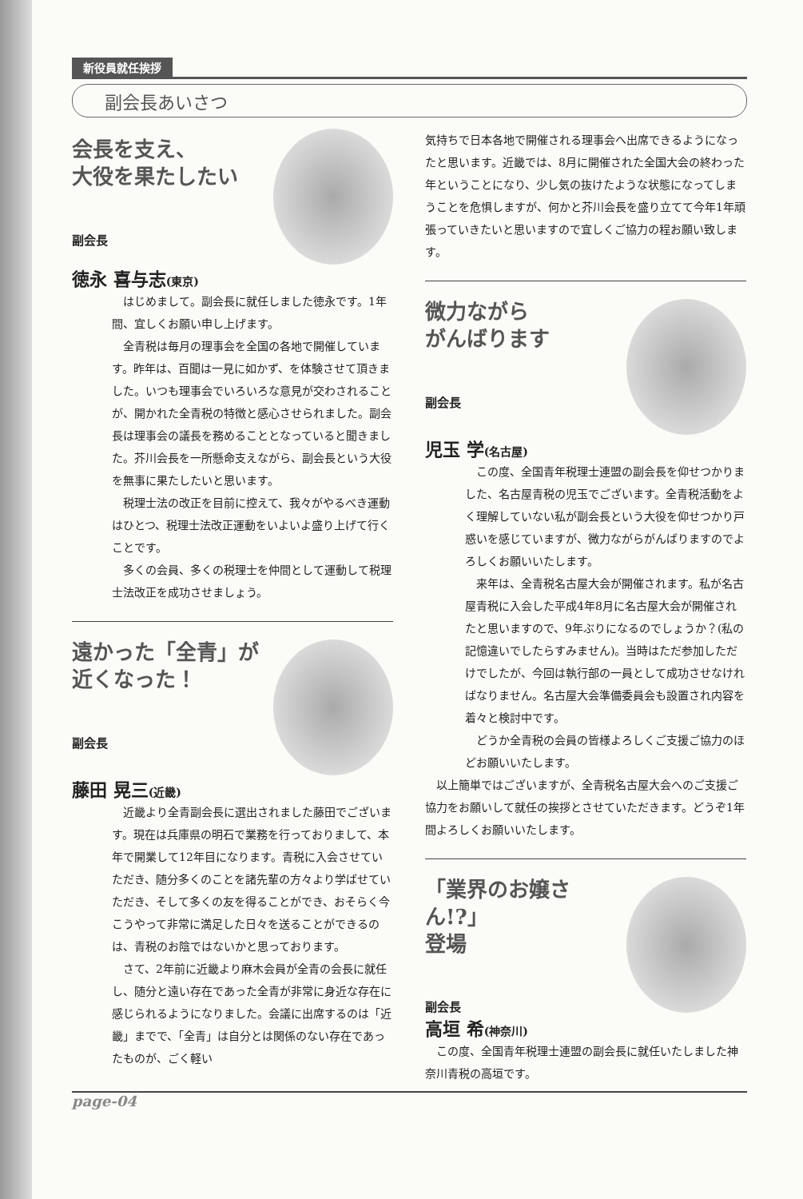新役員就任挨拶
副会長あいさつ
会長を支え、
大役を果たしたい
副会長
徳永 喜与志(東京)
はじめまして。副会長に就任しました徳永です。1年間、宜しくお願い申し上げます。
全青税は毎月の理事会を全国の各地で開催しています。昨年は、百聞は一見に如かず、を体験させて頂きました。いつも理事会でいろいろな意見が交わされることが、開かれた全青税の特徴と感心させられました。副会長は理事会の議長を務めることとなっていると聞きました。芥川会長を一所懸命支えながら、副会長という大役を無事に果たしたいと思います。
税理士法の改正を目前に控えて、我々がやるべき運動はひとつ、税理士法改正運動をいよいよ盛り上げて行くことです。
多くの会員、多くの税理士を仲間として運動して税理士法改正を成功させましょう。
遠かった「全青」が
近くなった！
副会長
藤田 晃三(近畿)
近畿より全青副会長に選出されました藤田でございます。現在は兵庫県の明石で業務を行っておりまして、本年で開業して12年目になります。青税に入会させていただき、随分多くのことを諸先輩の方々より学ばせていただき、そして多くの友を得ることができ、おそらく今こうやって非常に満足した日々を送ることができるのは、青税のお陰ではないかと思っております。
さて、2年前に近畿より麻木会員が全青の会長に就任し、随分と遠い存在であった全青が非常に身近な存在に感じられるようになりました。会議に出席するのは「近畿」までで、「全青」は自分とは関係のない存在であったものが、ごく軽い
気持ちで日本各地で開催される理事会へ出席できるようになったと思います。近畿では、8月に開催された全国大会の終わった年ということになり、少し気の抜けたような状態になってしまうことを危惧しますが、何かと芥川会長を盛り立てて今年1年頑張っていきたいと思いますので宜しくご協力の程お願い致します。
微力ながら
がんばります
副会長
児玉 学(名古屋)
この度、全国青年税理士連盟の副会長を仰せつかりました、名古屋青税の児玉でございます。全青税活動をよく理解していない私が副会長という大役を仰せつかり戸惑いを感じていますが、微力ながらがんばりますのでよろしくお願いいたします。
来年は、全青税名古屋大会が開催されます。私が名古屋青税に入会した平成4年8月に名古屋大会が開催されたと思いますので、9年ぶりになるのでしょうか？(私の記憶違いでしたらすみません)。当時はただ参加しただけでしたが、今回は執行部の一員として成功させなければなりません。名古屋大会準備委員会も設置され内容を着々と検討中です。
どうか全青税の会員の皆様よろしくご支援ご協力のほどお願いいたします。
以上簡単ではございますが、全青税名古屋大会へのご支援ご協力をお願いして就任の挨拶とさせていただきます。どうぞ1年間よろしくお願いいたします。
「業界のお嬢さん!?」
登場
副会長
高垣 希(神奈川)
この度、全国青年税理士連盟の副会長に就任いたしました神奈川青税の高垣です。
page-04